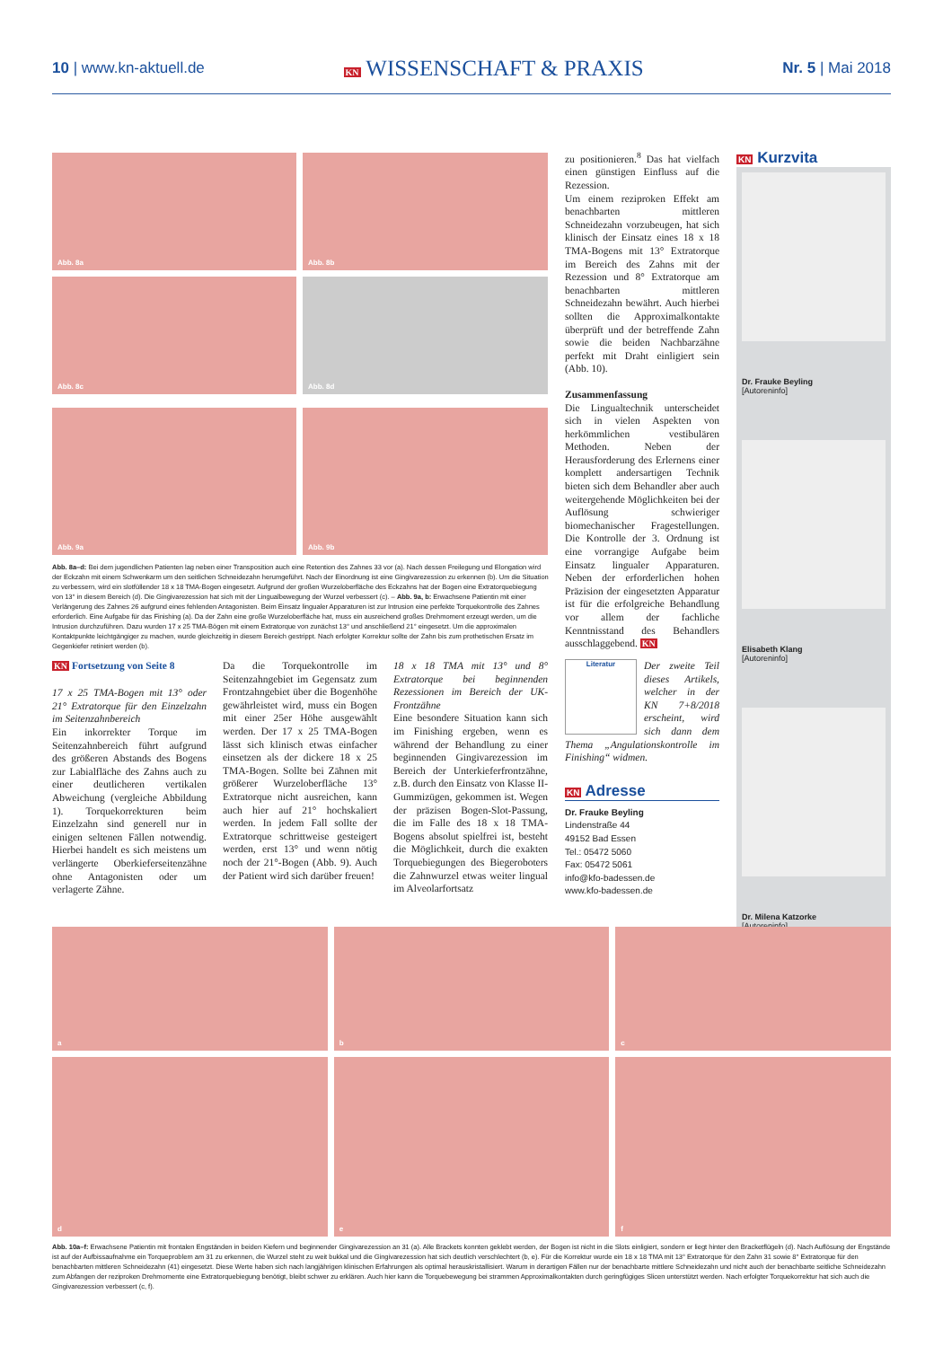10 | www.kn-aktuell.de
KN WISSENSCHAFT & PRAXIS
Nr. 5 | Mai 2018
Abb. 8a
Abb. 8b
Abb. 8c
Abb. 8d
Abb. 9a
Abb. 9b
Abb. 8a–d: Bei dem jugendlichen Patienten lag neben einer Transposition auch eine Retention des Zahnes 33 vor (a). Nach dessen Freilegung und Elongation wird der Eckzahn mit einem Schwenkarm um den seitlichen Schneidezahn herumgeführt. Nach der Einordnung ist eine Gingivarezession zu erkennen (b). Um die Situation zu verbessern, wird ein slotfüllender 18 x 18 TMA-Bogen eingesetzt. Aufgrund der großen Wurzeloberfläche des Eckzahns hat der Bogen eine Extratorquebiegung von 13° in diesem Bereich (d). Die Gingivarezession hat sich mit der Lingualbewegung der Wurzel verbessert (c). – Abb. 9a, b: Erwachsene Patientin mit einer Verlängerung des Zahnes 26 aufgrund eines fehlenden Antagonisten. Beim Einsatz lingualer Apparaturen ist zur Intrusion eine perfekte Torquekontrolle des Zahnes erforderlich. Eine Aufgabe für das Finishing (a). Da der Zahn eine große Wurzeloberfläche hat, muss ein ausreichend großes Drehmoment erzeugt werden, um die Intrusion durchzuführen. Dazu wurden 17 x 25 TMA-Bögen mit einem Extratorque von zunächst 13° und anschließend 21° eingesetzt. Um die approximalen Kontaktpunkte leichtgängiger zu machen, wurde gleichzeitig in diesem Bereich gestrippt. Nach erfolgter Korrektur sollte der Zahn bis zum prothetischen Ersatz im Gegenkiefer retiniert werden (b).
zu positionieren.<sup>8</sup> Das hat vielfach einen günstigen Einfluss auf die Rezession.
Um einem reziproken Effekt am benachbarten mittleren Schneidezahn vorzubeugen, hat sich klinisch der Einsatz eines 18 x 18 TMA-Bogens mit 13° Extratorque im Bereich des Zahns mit der Rezession und 8° Extratorque am benachbarten mittleren Schneidezahn bewährt. Auch hierbei sollten die Approximalkontakte überprüft und der betreffende Zahn sowie die beiden Nachbarzähne perfekt mit Draht einligiert sein (Abb. 10).
Zusammenfassung
Die Lingualtechnik unterscheidet sich in vielen Aspekten von herkömmlichen vestibulären Methoden. Neben der Herausforderung des Erlernens einer komplett andersartigen Technik bieten sich dem Behandler aber auch weitergehende Möglichkeiten bei der Auflösung schwieriger biomechanischer Fragestellungen. Die Kontrolle der 3. Ordnung ist eine vorrangige Aufgabe beim Einsatz lingualer Apparaturen. Neben der erforderlichen hohen Präzision der eingesetzten Apparatur ist für die erfolgreiche Behandlung vor allem der fachliche Kenntnisstand des Behandlers ausschlaggebend. KN
KN Kurzvita
Dr. Frauke Beyling
[Autoreninfo]
Elisabeth Klang
[Autoreninfo]
Dr. Milena Katzorke
[Autoreninfo]
KN Fortsetzung von Seite 8
17 x 25 TMA-Bogen mit 13° oder 21° Extratorque für den Einzelzahn im Seitenzahnbereich
Ein inkorrekter Torque im Seitenzahnbereich führt aufgrund des größeren Abstands des Bogens zur Labialfläche des Zahns auch zu einer deutlicheren vertikalen Abweichung (vergleiche Abbildung 1). Torquekorrekturen beim Einzelzahn sind generell nur in einigen seltenen Fällen notwendig. Hierbei handelt es sich meistens um verlängerte Oberkieferseitenzähne ohne Antagonisten oder um verlagerte Zähne.
Da die Torquekontrolle im Seitenzahngebiet im Gegensatz zum Frontzahngebiet über die Bogenhöhe gewährleistet wird, muss ein Bogen mit einer 25er Höhe ausgewählt werden. Der 17 x 25 TMA-Bogen lässt sich klinisch etwas einfacher einsetzen als der dickere 18 x 25 TMA-Bogen. Sollte bei Zähnen mit größerer Wurzeloberfläche 13° Extratorque nicht ausreichen, kann auch hier auf 21° hochskaliert werden. In jedem Fall sollte der Extratorque schrittweise gesteigert werden, erst 13° und wenn nötig noch der 21°-Bogen (Abb. 9). Auch der Patient wird sich darüber freuen!
18 x 18 TMA mit 13° und 8° Extratorque bei beginnenden Rezessionen im Bereich der UK-Frontzähne
Eine besondere Situation kann sich im Finishing ergeben, wenn es während der Behandlung zu einer beginnenden Gingivarezession im Bereich der Unterkieferfrontzähne, z.B. durch den Einsatz von Klasse II-Gummizügen, gekommen ist. Wegen der präzisen Bogen-Slot-Passung, die im Falle des 18 x 18 TMA-Bogens absolut spielfrei ist, besteht die Möglichkeit, durch die exakten Torquebiegungen des Biegeroboters die Zahnwurzel etwas weiter lingual im Alveolarfortsatz
Literatur
Der zweite Teil dieses Artikels, welcher in der KN 7+8/2018 erscheint, wird sich dann dem Thema „Angulationskontrolle im Finishing“ widmen.
KN Adresse
Dr. Frauke Beyling
Lindenstraße 44
49152 Bad Essen
Tel.: 05472 5060
Fax: 05472 5061
info@kfo-badessen.de
www.kfo-badessen.de
a
b
c
d
e
f
Abb. 10a–f: Erwachsene Patientin mit frontalen Engständen in beiden Kiefern und beginnender Gingivarezession an 31 (a). Alle Brackets konnten geklebt werden, der Bogen ist nicht in die Slots einligiert, sondern er liegt hinter den Bracketflügeln (d). Nach Auflösung der Engstände ist auf der Aufbissaufnahme ein Torqueproblem am 31 zu erkennen, die Wurzel steht zu weit bukkal und die Gingivarezession hat sich deutlich verschlechtert (b, e). Für die Korrektur wurde ein 18 x 18 TMA mit 13° Extratorque für den Zahn 31 sowie 8° Extratorque für den benachbarten mittleren Schneidezahn (41) eingesetzt. Diese Werte haben sich nach langjährigen klinischen Erfahrungen als optimal herauskristallisiert. Warum in derartigen Fällen nur der benachbarte mittlere Schneidezahn und nicht auch der benachbarte seitliche Schneidezahn zum Abfangen der reziproken Drehmomente eine Extratorquebiegung benötigt, bleibt schwer zu erklären. Auch hier kann die Torquebewegung bei strammen Approximalkontakten durch geringfügiges Slicen unterstützt werden. Nach erfolgter Torquekorrektur hat sich auch die Gingivarezession verbessert (c, f).